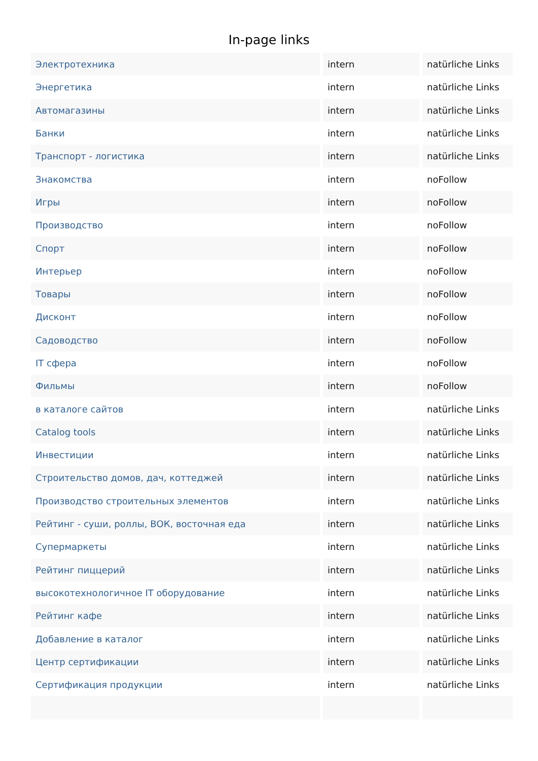In-page links
| Электротехника | intern | natürliche Links |
| Энергетика | intern | natürliche Links |
| Автомагазины | intern | natürliche Links |
| Банки | intern | natürliche Links |
| Транспорт - логистика | intern | natürliche Links |
| Знакомства | intern | noFollow |
| Игры | intern | noFollow |
| Производство | intern | noFollow |
| Спорт | intern | noFollow |
| Интерьер | intern | noFollow |
| Товары | intern | noFollow |
| Дисконт | intern | noFollow |
| Садоводство | intern | noFollow |
| IT сфера | intern | noFollow |
| Фильмы | intern | noFollow |
| в каталоге сайтов | intern | natürliche Links |
| Catalog tools | intern | natürliche Links |
| Инвестиции | intern | natürliche Links |
| Строительство домов, дач, коттеджей | intern | natürliche Links |
| Производство строительных элементов | intern | natürliche Links |
| Рейтинг - суши, роллы, ВОК, восточная еда | intern | natürliche Links |
| Супермаркеты | intern | natürliche Links |
| Рейтинг пиццерий | intern | natürliche Links |
| высокотехнологичное IT оборудование | intern | natürliche Links |
| Рейтинг кафе | intern | natürliche Links |
| Добавление в каталог | intern | natürliche Links |
| Центр сертификации | intern | natürliche Links |
| Сертификация продукции | intern | natürliche Links |